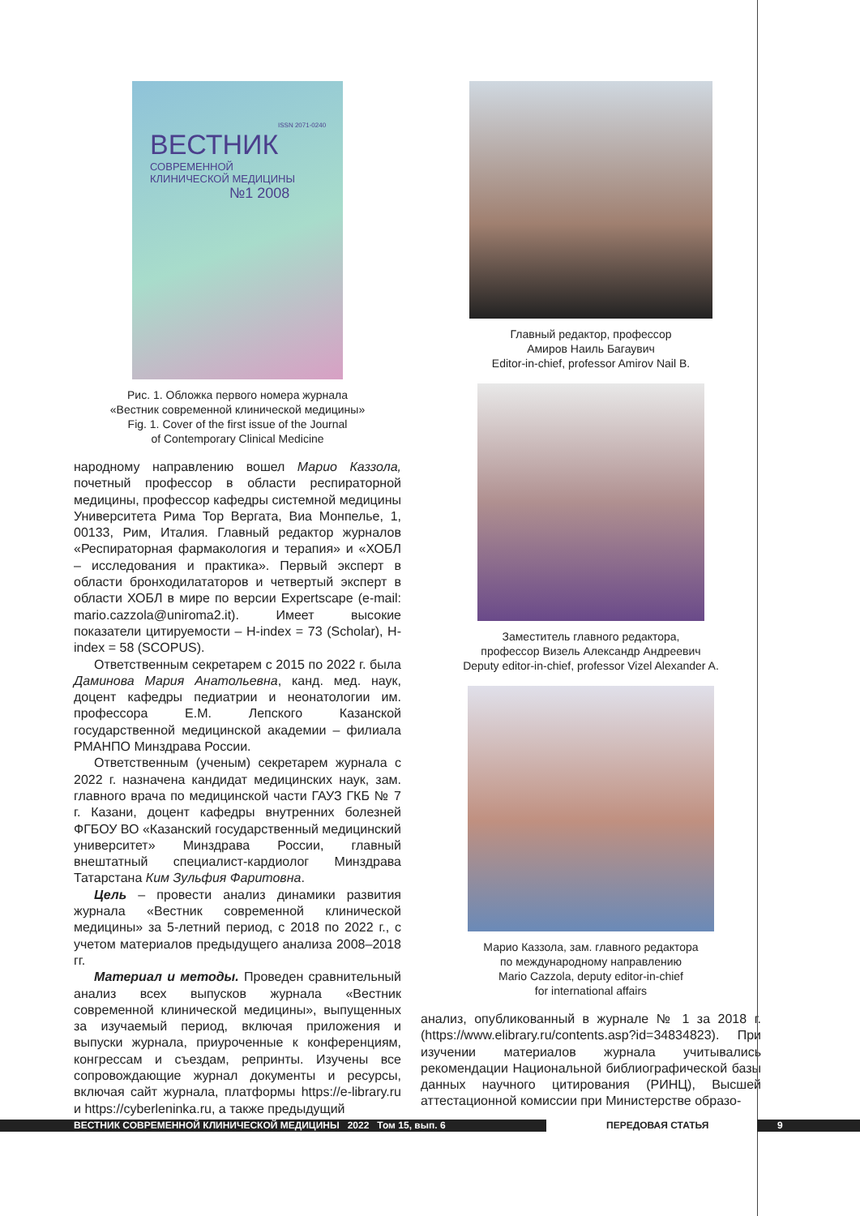ISSN 2071-0240
ВЕСТНИК
СОВРЕМЕННОЙ
КЛИНИЧЕСКОЙ МЕДИЦИНЫ
№1 2008
Рис. 1. Обложка первого номера журнала
«Вестник современной клинической медицины»
Fig. 1. Cover of the first issue of the Journal
of Contemporary Clinical Medicine
народному направлению вошел Марио Каззола, почетный профессор в области респираторной медицины, профессор кафедры системной медицины Университета Рима Тор Вергата, Виа Монпелье, 1, 00133, Рим, Италия. Главный редактор журналов «Респираторная фармакология и терапия» и «ХОБЛ – исследования и практика». Первый эксперт в области бронходилататоров и четвертый эксперт в области ХОБЛ в мире по версии Expertscape (e-mail: mario.cazzola@uniroma2.it). Имеет высокие показатели цитируемости – H-index = 73 (Scholar), H-index = 58 (SCOPUS).
Ответственным секретарем с 2015 по 2022 г. была Даминова Мария Анатольевна, канд. мед. наук, доцент кафедры педиатрии и неонатологии им. профессора Е.М. Лепского Казанской государственной медицинской академии – филиала РМАНПО Минздрава России.
Ответственным (ученым) секретарем журнала с 2022 г. назначена кандидат медицинских наук, зам. главного врача по медицинской части ГАУЗ ГКБ № 7 г. Казани, доцент кафедры внутренних болезней ФГБОУ ВО «Казанский государственный медицинский университет» Минздрава России, главный внештатный специалист-кардиолог Минздрава Татарстана Ким Зульфия Фаритовна.
Цель – провести анализ динамики развития журнала «Вестник современной клинической медицины» за 5-летний период, с 2018 по 2022 г., с учетом материалов предыдущего анализа 2008–2018 гг.
Материал и методы. Проведен сравнительный анализ всех выпусков журнала «Вестник современной клинической медицины», выпущенных за изучаемый период, включая приложения и выпуски журнала, приуроченные к конференциям, конгрессам и съездам, репринты. Изучены все сопровождающие журнал документы и ресурсы, включая сайт журнала, платформы https://e-library.ru и https://cyberleninka.ru, а также предыдущий
Главный редактор, профессор
Амиров Наиль Багаувич
Editor-in-chief, professor Amirov Nail B.
Заместитель главного редактора,
профессор Визель Александр Андреевич
Deputy editor-in-chief, professor Vizel Alexander A.
Марио Каззола, зам. главного редактора
по международному направлению
Mario Cazzola, deputy editor-in-chief
for international affairs
анализ, опубликованный в журнале № 1 за 2018 г. (https://www.elibrary.ru/contents.asp?id=34834823). При изучении материалов журнала учитывались рекомендации Национальной библиографической базы данных научного цитирования (РИНЦ), Высшей аттестационной комиссии при Министерстве образо-
ВЕСТНИК СОВРЕМЕННОЙ КЛИНИЧЕСКОЙ МЕДИЦИНЫ 2022 Том 15, вып. 6 ПЕРЕДОВАЯ СТАТЬЯ 9